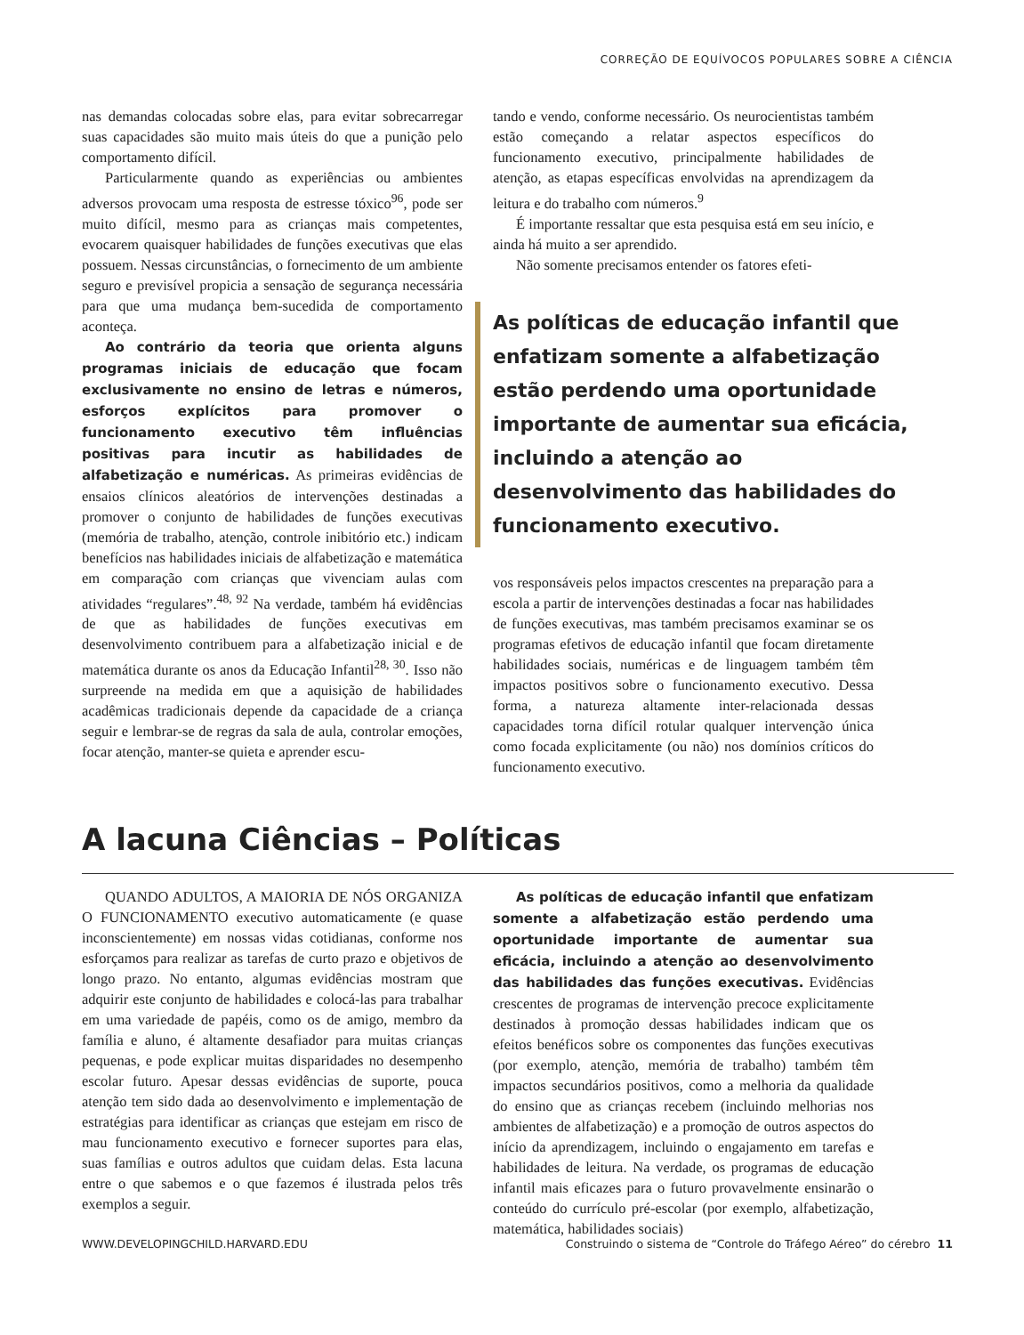CORREÇÃO DE EQUÍVOCOS POPULARES SOBRE A CIÊNCIA
nas demandas colocadas sobre elas, para evitar sobrecarregar suas capacidades são muito mais úteis do que a punição pelo comportamento difícil.
Particularmente quando as experiências ou ambientes adversos provocam uma resposta de estresse tóxico<sup>96</sup>, pode ser muito difícil, mesmo para as crianças mais competentes, evocarem quaisquer habilidades de funções executivas que elas possuem. Nessas circunstâncias, o fornecimento de um ambiente seguro e previsível propicia a sensação de segurança necessária para que uma mudança bem-sucedida de comportamento aconteça.
Ao contrário da teoria que orienta alguns programas iniciais de educação que focam exclusivamente no ensino de letras e números, esforços explícitos para promover o funcionamento executivo têm influências positivas para incutir as habilidades de alfabetização e numéricas. As primeiras evidências de ensaios clínicos aleatórios de intervenções destinadas a promover o conjunto de habilidades de funções executivas (memória de trabalho, atenção, controle inibitório etc.) indicam benefícios nas habilidades iniciais de alfabetização e matemática em comparação com crianças que vivenciam aulas com atividades “regulares”.<sup>48, 92</sup> Na verdade, também há evidências de que as habilidades de funções executivas em desenvolvimento contribuem para a alfabetização inicial e de matemática durante os anos da Educação Infantil<sup>28, 30</sup>. Isso não surpreende na medida em que a aquisição de habilidades acadêmicas tradicionais depende da capacidade de a criança seguir e lembrar-se de regras da sala de aula, controlar emoções, focar atenção, manter-se quieta e aprender escu-
tando e vendo, conforme necessário. Os neurocientistas também estão começando a relatar aspectos específicos do funcionamento executivo, principalmente habilidades de atenção, as etapas específicas envolvidas na aprendizagem da leitura e do trabalho com números.<sup>9</sup>
É importante ressaltar que esta pesquisa está em seu início, e ainda há muito a ser aprendido.
Não somente precisamos entender os fatores efeti-
As políticas de educação infantil que enfatizam somente a alfabetização estão perdendo uma oportunidade importante de aumentar sua eficácia, incluindo a atenção ao desenvolvimento das habilidades do funcionamento executivo.
vos responsáveis pelos impactos crescentes na preparação para a escola a partir de intervenções destinadas a focar nas habilidades de funções executivas, mas também precisamos examinar se os programas efetivos de educação infantil que focam diretamente habilidades sociais, numéricas e de linguagem também têm impactos positivos sobre o funcionamento executivo. Dessa forma, a natureza altamente inter-relacionada dessas capacidades torna difícil rotular qualquer intervenção única como focada explicitamente (ou não) nos domínios críticos do funcionamento executivo.
A lacuna Ciências – Políticas
QUANDO ADULTOS, A MAIORIA DE NÓS ORGANIZA O FUNCIONAMENTO executivo automaticamente (e quase inconscientemente) em nossas vidas cotidianas, conforme nos esforçamos para realizar as tarefas de curto prazo e objetivos de longo prazo. No entanto, algumas evidências mostram que adquirir este conjunto de habilidades e colocá-las para trabalhar em uma variedade de papéis, como os de amigo, membro da família e aluno, é altamente desafiador para muitas crianças pequenas, e pode explicar muitas disparidades no desempenho escolar futuro. Apesar dessas evidências de suporte, pouca atenção tem sido dada ao desenvolvimento e implementação de estratégias para identificar as crianças que estejam em risco de mau funcionamento executivo e fornecer suportes para elas, suas famílias e outros adultos que cuidam delas. Esta lacuna entre o que sabemos e o que fazemos é ilustrada pelos três exemplos a seguir.
As políticas de educação infantil que enfatizam somente a alfabetização estão perdendo uma oportunidade importante de aumentar sua eficácia, incluindo a atenção ao desenvolvimento das habilidades das funções executivas. Evidências crescentes de programas de intervenção precoce explicitamente destinados à promoção dessas habilidades indicam que os efeitos benéficos sobre os componentes das funções executivas (por exemplo, atenção, memória de trabalho) também têm impactos secundários positivos, como a melhoria da qualidade do ensino que as crianças recebem (incluindo melhorias nos ambientes de alfabetização) e a promoção de outros aspectos do início da aprendizagem, incluindo o engajamento em tarefas e habilidades de leitura. Na verdade, os programas de educação infantil mais eficazes para o futuro provavelmente ensinarão o conteúdo do currículo pré-escolar (por exemplo, alfabetização, matemática, habilidades sociais)
WWW.DEVELOPINGCHILD.HARVARD.EDU Construindo o sistema de “Controle do Tráfego Aéreo” do cérebro 11